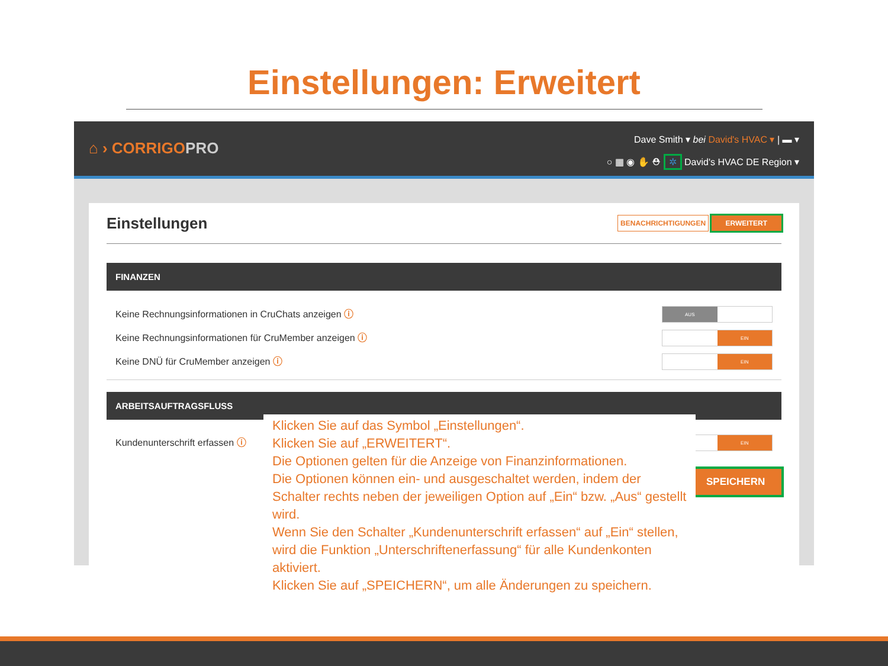Einstellungen: Erweitert
⌂ › CORRIGOPRO
Dave Smith ▾ bei David's HVAC ▾ | ▬ ▾
○ ▦ ◉ ✋ ⛑ ✲ David's HVAC DE Region ▾
Einstellungen
BENACHRICHTIGUNGEN ERWEITERT
FINANZEN
Keine Rechnungsinformationen in CruChats anzeigen ⓘ
AUS
Keine Rechnungsinformationen für CruMember anzeigen ⓘ
EIN
Keine DNÜ für CruMember anzeigen ⓘ
EIN
ARBEITSAUFTRAGSFLUSS
Kundenunterschrift erfassen ⓘ
EIN
Klicken Sie auf das Symbol „Einstellungen“.
Klicken Sie auf „ERWEITERT“.
Die Optionen gelten für die Anzeige von Finanzinformationen.
Die Optionen können ein- und ausgeschaltet werden, indem der Schalter rechts neben der jeweiligen Option auf „Ein“ bzw. „Aus“ gestellt wird.
Wenn Sie den Schalter „Kundenunterschrift erfassen“ auf „Ein“ stellen, wird die Funktion „Unterschriftenerfassung“ für alle Kundenkonten aktiviert.
Klicken Sie auf „SPEICHERN“, um alle Änderungen zu speichern.
SPEICHERN